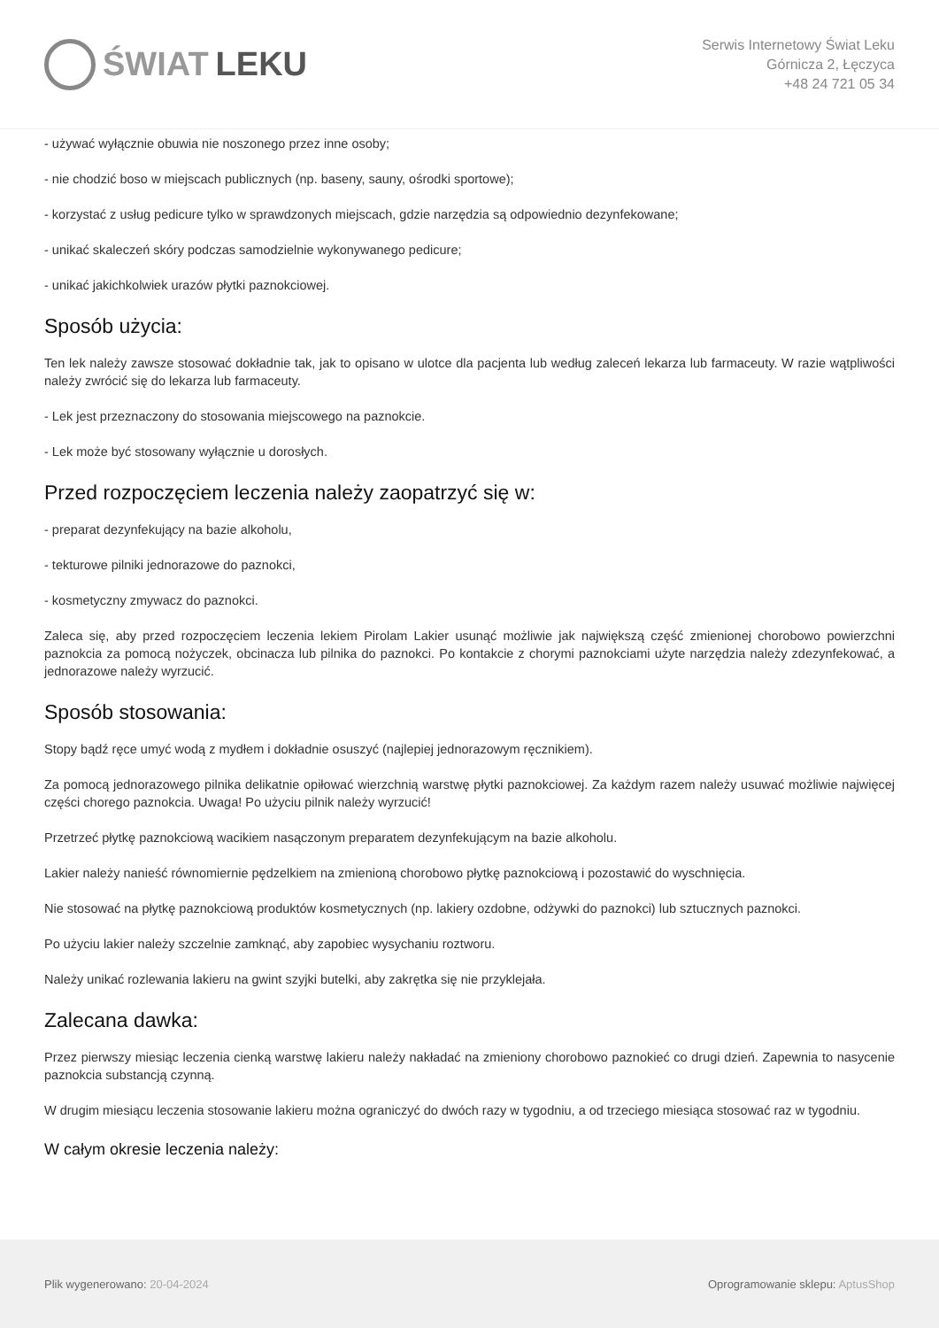ŚWIAT LEKU
Serwis Internetowy Świat Leku
Górnicza 2, Łęczyca
+48 24 721 05 34
- używać wyłącznie obuwia nie noszonego przez inne osoby;
- nie chodzić boso w miejscach publicznych (np. baseny, sauny, ośrodki sportowe);
- korzystać z usług pedicure tylko w sprawdzonych miejscach, gdzie narzędzia są odpowiednio dezynfekowane;
- unikać skaleczeń skóry podczas samodzielnie wykonywanego pedicure;
- unikać jakichkolwiek urazów płytki paznokciowej.
Sposób użycia:
Ten lek należy zawsze stosować dokładnie tak, jak to opisano w ulotce dla pacjenta lub według zaleceń lekarza lub farmaceuty. W razie wątpliwości należy zwrócić się do lekarza lub farmaceuty.
- Lek jest przeznaczony do stosowania miejscowego na paznokcie.
- Lek może być stosowany wyłącznie u dorosłych.
Przed rozpoczęciem leczenia należy zaopatrzyć się w:
- preparat dezynfekujący na bazie alkoholu,
- tekturowe pilniki jednorazowe do paznokci,
- kosmetyczny zmywacz do paznokci.
Zaleca się, aby przed rozpoczęciem leczenia lekiem Pirolam Lakier usunąć możliwie jak największą część zmienionej chorobowo powierzchni paznokcia za pomocą nożyczek, obcinacza lub pilnika do paznokci. Po kontakcie z chorymi paznokciami użyte narzędzia należy zdezynfekować, a jednorazowe należy wyrzucić.
Sposób stosowania:
Stopy bądź ręce umyć wodą z mydłem i dokładnie osuszyć (najlepiej jednorazowym ręcznikiem).
Za pomocą jednorazowego pilnika delikatnie opiłować wierzchnią warstwę płytki paznokciowej. Za każdym razem należy usuwać możliwie najwięcej części chorego paznokcia. Uwaga! Po użyciu pilnik należy wyrzucić!
Przetrzeć płytkę paznokciową wacikiem nasączonym preparatem dezynfekującym na bazie alkoholu.
Lakier należy nanieść równomiernie pędzelkiem na zmienioną chorobowo płytkę paznokciową i pozostawić do wyschnięcia.
Nie stosować na płytkę paznokciową produktów kosmetycznych (np. lakiery ozdobne, odżywki do paznokci) lub sztucznych paznokci.
Po użyciu lakier należy szczelnie zamknąć, aby zapobiec wysychaniu roztworu.
Należy unikać rozlewania lakieru na gwint szyjki butelki, aby zakrętka się nie przyklejała.
Zalecana dawka:
Przez pierwszy miesiąc leczenia cienką warstwę lakieru należy nakładać na zmieniony chorobowo paznokieć co drugi dzień. Zapewnia to nasycenie paznokcia substancją czynną.
W drugim miesiącu leczenia stosowanie lakieru można ograniczyć do dwóch razy w tygodniu, a od trzeciego miesiąca stosować raz w tygodniu.
W całym okresie leczenia należy:
Plik wygenerowano: 20-04-2024
Oprogramowanie sklepu: AptusShop